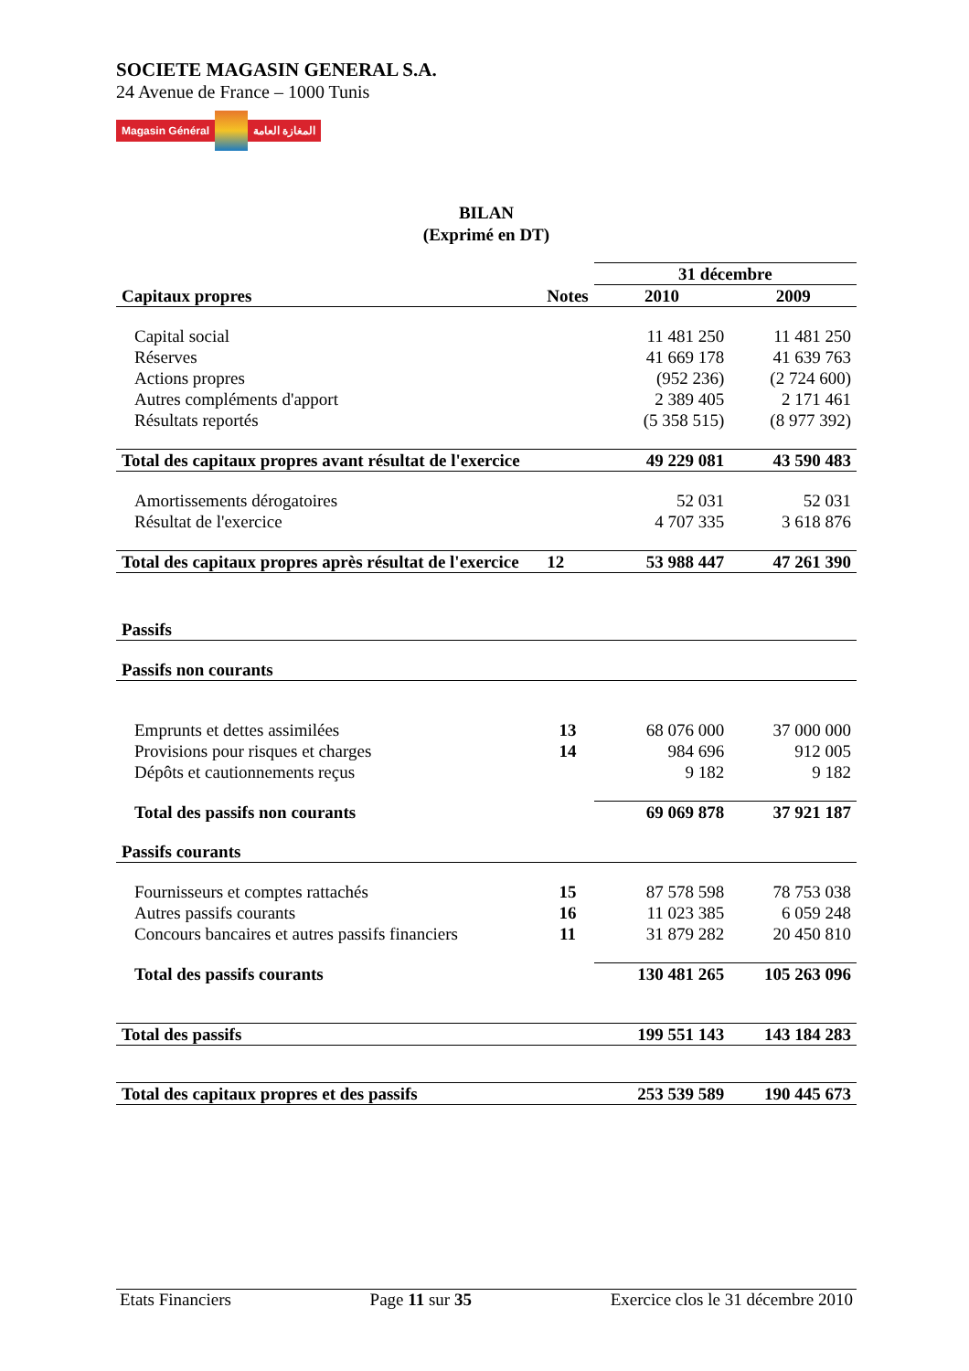SOCIETE MAGASIN GENERAL S.A.
24 Avenue de France – 1000 Tunis
Magasin Général المغازة العامة
BILAN
(Exprimé en DT)
| | | 31 décembre | |
| Capitaux propres | Notes | 2010 | 2009 |
| Capital social | | 11 481 250 | 11 481 250 |
| Réserves | | 41 669 178 | 41 639 763 |
| Actions propres | | (952 236) | (2 724 600) |
| Autres compléments d'apport | | 2 389 405 | 2 171 461 |
| Résultats reportés | | (5 358 515) | (8 977 392) |
| Total des capitaux propres avant résultat de l'exercice | | 49 229 081 | 43 590 483 |
| Amortissements dérogatoires | | 52 031 | 52 031 |
| Résultat de l'exercice | | 4 707 335 | 3 618 876 |
| Total des capitaux propres après résultat de l'exercice | 12 | 53 988 447 | 47 261 390 |
| Passifs | | | |
| Passifs non courants | | | |
| Emprunts et dettes assimilées | 13 | 68 076 000 | 37 000 000 |
| Provisions pour risques et charges | 14 | 984 696 | 912 005 |
| Dépôts et cautionnements reçus | | 9 182 | 9 182 |
| Total des passifs non courants | | 69 069 878 | 37 921 187 |
| Passifs courants | | | |
| Fournisseurs et comptes rattachés | 15 | 87 578 598 | 78 753 038 |
| Autres passifs courants | 16 | 11 023 385 | 6 059 248 |
| Concours bancaires et autres passifs financiers | 11 | 31 879 282 | 20 450 810 |
| Total des passifs courants | | 130 481 265 | 105 263 096 |
| Total des passifs | | 199 551 143 | 143 184 283 |
| Total des capitaux propres et des passifs | | 253 539 589 | 190 445 673 |
Etats Financiers Page 11 sur 35 Exercice clos le 31 décembre 2010